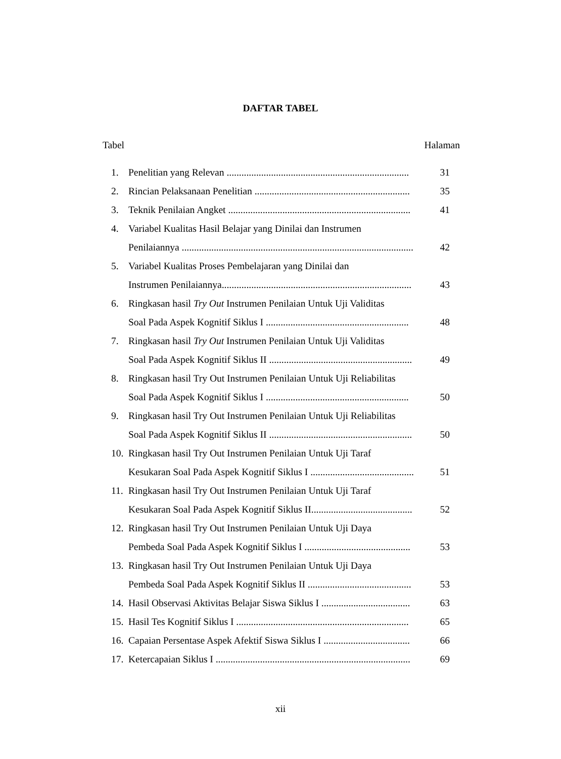DAFTAR TABEL
Tabel Halaman
1. Penelitian yang Relevan .......................................................................... 31
2. Rincian Pelaksanaan Penelitian ............................................................... 35
3. Teknik Penilaian Angket .......................................................................... 41
4. Variabel Kualitas Hasil Belajar yang Dinilai dan Instrumen
Penilaiannya .............................................................................................. 42
5. Variabel Kualitas Proses Pembelajaran yang Dinilai dan
Instrumen Penilaiannya............................................................................. 43
6. Ringkasan hasil Try Out Instrumen Penilaian Untuk Uji Validitas
Soal Pada Aspek Kognitif Siklus I .......................................................... 48
7. Ringkasan hasil Try Out Instrumen Penilaian Untuk Uji Validitas
Soal Pada Aspek Kognitif Siklus II .......................................................... 49
8. Ringkasan hasil Try Out Instrumen Penilaian Untuk Uji Reliabilitas
Soal Pada Aspek Kognitif Siklus I .......................................................... 50
9. Ringkasan hasil Try Out Instrumen Penilaian Untuk Uji Reliabilitas
Soal Pada Aspek Kognitif Siklus II .......................................................... 50
10. Ringkasan hasil Try Out Instrumen Penilaian Untuk Uji Taraf
Kesukaran Soal Pada Aspek Kognitif Siklus I .......................................... 51
11. Ringkasan hasil Try Out Instrumen Penilaian Untuk Uji Taraf
Kesukaran Soal Pada Aspek Kognitif Siklus II......................................... 52
12. Ringkasan hasil Try Out Instrumen Penilaian Untuk Uji Daya
Pembeda Soal Pada Aspek Kognitif Siklus I ........................................... 53
13. Ringkasan hasil Try Out Instrumen Penilaian Untuk Uji Daya
Pembeda Soal Pada Aspek Kognitif Siklus II .......................................... 53
14. Hasil Observasi Aktivitas Belajar Siswa Siklus I .................................... 63
15. Hasil Tes Kognitif Siklus I ...................................................................... 65
16. Capaian Persentase Aspek Afektif Siswa Siklus I ................................... 66
17. Ketercapaian Siklus I ............................................................................... 69
xii